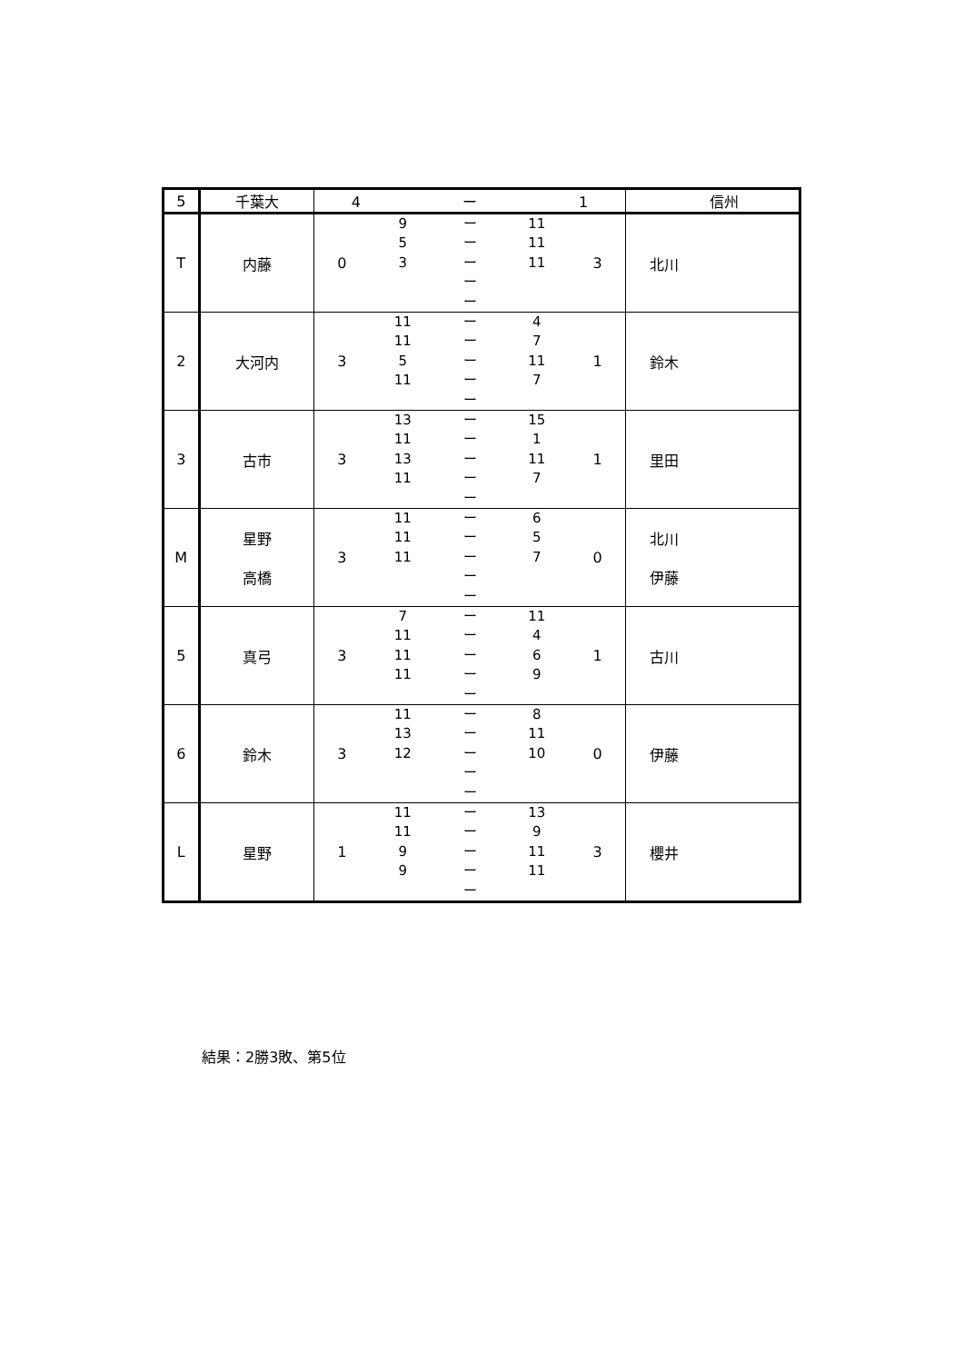| 5 | 千葉大 | 4 ー 1 | 信州 |
| T | 内藤 | 0 9 ー 11 5 ー 11 3 ー 11 ー ー 3 | 北川 |
| 2 | 大河内 | 3 11 ー 4 11 ー 7 5 ー 11 11 ー 7 ー 1 | 鈴木 |
| 3 | 古市 | 3 13 ー 15 11 ー 1 13 ー 11 11 ー 7 ー 1 | 里田 |
| M | 星野 高橋 | 3 11 ー 6 11 ー 5 11 ー 7 ー ー 0 | 北川 伊藤 |
| 5 | 真弓 | 3 7 ー 11 11 ー 4 11 ー 6 11 ー 9 ー 1 | 古川 |
| 6 | 鈴木 | 3 11 ー 8 13 ー 11 12 ー 10 ー ー 0 | 伊藤 |
| L | 星野 | 1 11 ー 13 11 ー 9 9 ー 11 9 ー 11 ー 3 | 櫻井 |
結果：2勝3敗、第5位